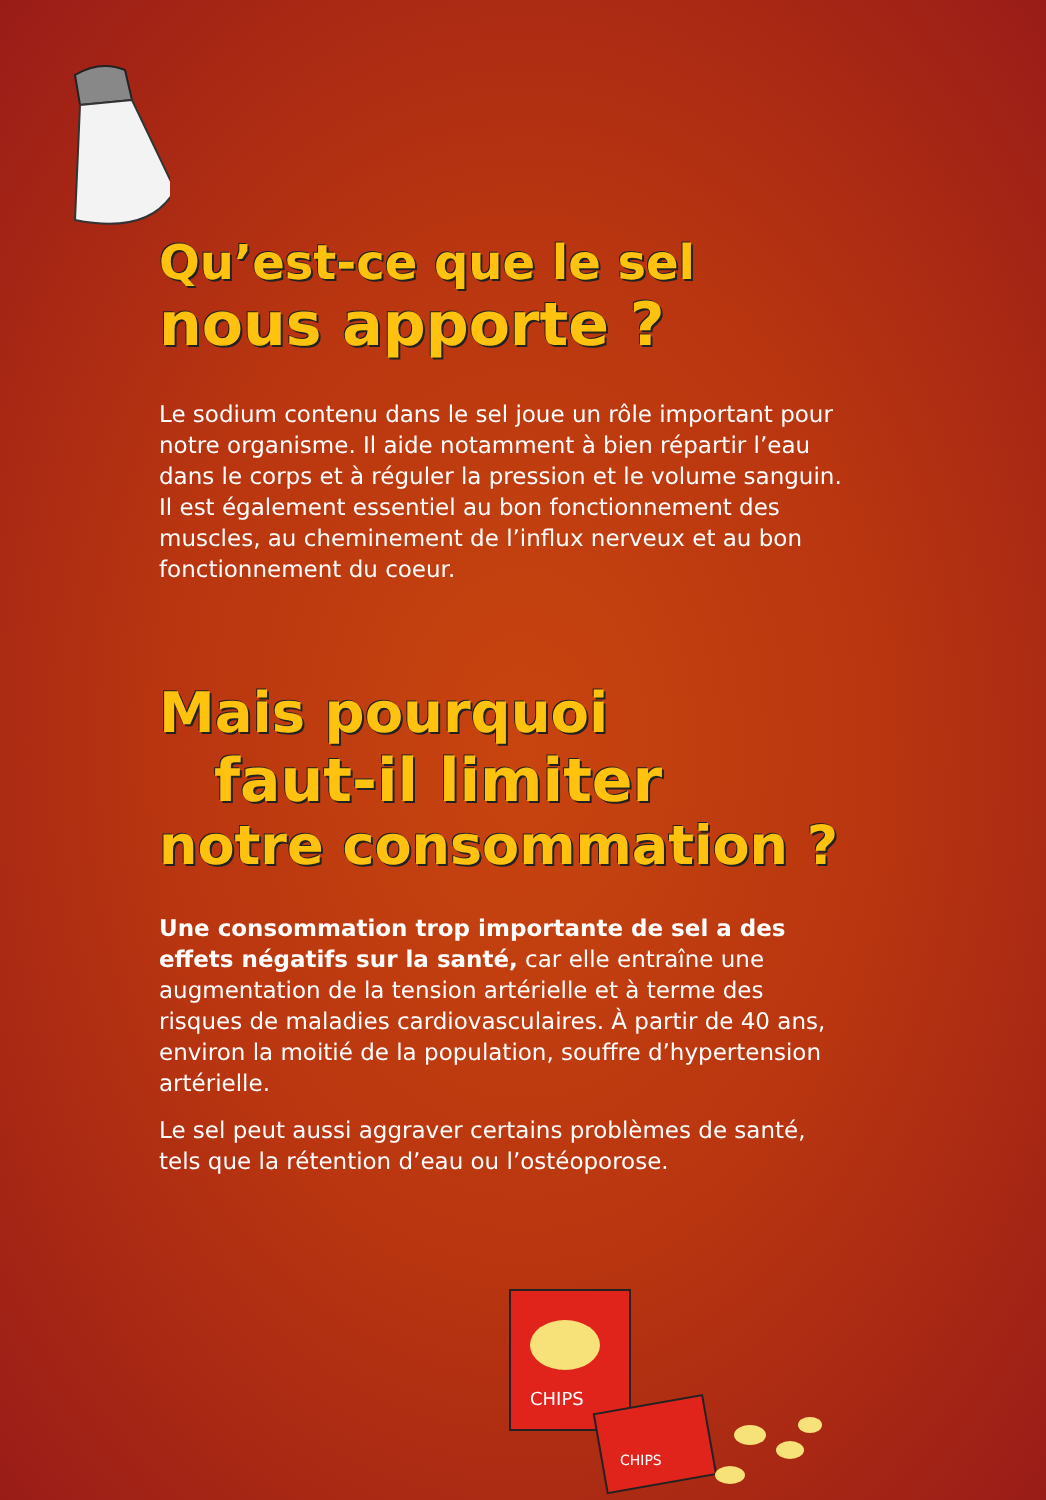Qu’est-ce que le sel
nous apporte ?
Le sodium contenu dans le sel joue un rôle important pour notre organisme. Il aide notamment à bien répartir l’eau dans le corps et à réguler la pression et le volume sanguin. Il est également essentiel au bon fonctionnement des muscles, au cheminement de l’influx nerveux et au bon fonctionnement du coeur.
Mais pourquoi
faut-il limiter
notre consommation ?
Une consommation trop importante de sel a des effets négatifs sur la santé, car elle entraîne une augmentation de la tension artérielle et à terme des risques de maladies cardiovasculaires. À partir de 40 ans, environ la moitié de la population, souffre d’hypertension artérielle.
Le sel peut aussi aggraver certains problèmes de santé, tels que la rétention d’eau ou l’ostéoporose.
CHIPS
CHIPS